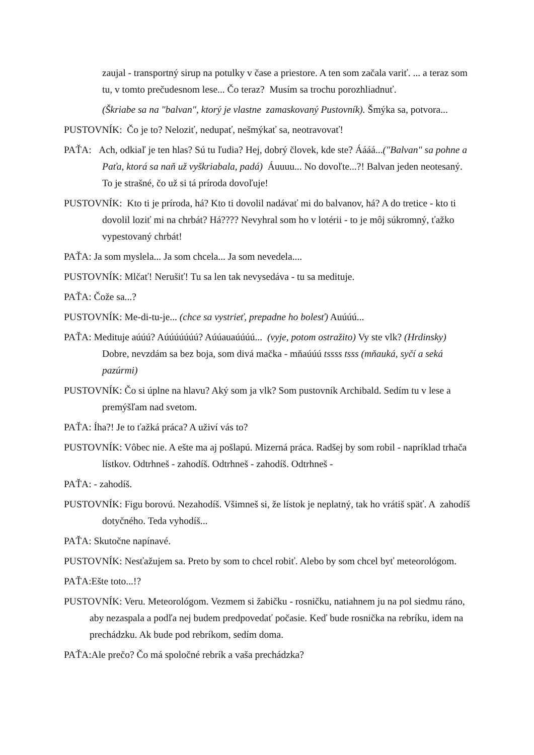zaujal - transportný sirup na potulky v čase a priestore. A ten som začala variť. ... a teraz som tu, v tomto prečudesnom lese... Čo teraz? Musím sa trochu porozhliadnuť.
(Škriabe sa na "balvan", ktorý je vlastne zamaskovaný Pustovník). Šmýka sa, potvora...
PUSTOVNÍK: Čo je to? Neloziť, nedupať, nešmýkať sa, neotravovať!
PAŤA: Ach, odkiaľ je ten hlas? Sú tu ľudia? Hej, dobrý človek, kde ste? Áááá...("Balvan" sa pohne a Paťa, ktorá sa naň už vyškriabala, padá) Áuuuu... No dovoľte...?! Balvan jeden neotesaný. To je strašné, čo už si tá príroda dovoľuje!
PUSTOVNÍK: Kto ti je príroda, há? Kto ti dovolil nadávať mi do balvanov, há? A do tretice - kto ti dovolil loziť mi na chrbát? Há???? Nevyhral som ho v lotérii - to je môj súkromný, ťažko vypestovaný chrbát!
PAŤA: Ja som myslela... Ja som chcela... Ja som nevedela....
PUSTOVNÍK: Mlčať! Nerušiť! Tu sa len tak nevysedáva - tu sa medituje.
PAŤA: Čože sa...?
PUSTOVNÍK: Me-di-tu-je... (chce sa vystrieť, prepadne ho bolesť) Auúúú...
PAŤA: Medituje aúúú? Aúúúúúúú? Aúúauaúúúú... (vyje, potom ostražito) Vy ste vlk? (Hrdinsky) Dobre, nevzdám sa bez boja, som divá mačka - mňaúúú tssss tsss (mňauká, syčí a seká pazúrmi)
PUSTOVNÍK: Čo si úplne na hlavu? Aký som ja vlk? Som pustovník Archibald. Sedím tu v lese a premýšľam nad svetom.
PAŤA: Íha?! Je to ťažká práca? A uživí vás to?
PUSTOVNÍK: Vôbec nie. A ešte ma aj pošlapú. Mizerná práca. Radšej by som robil - napríklad trhača lístkov. Odtrhneš - zahodíš. Odtrhneš - zahodíš. Odtrhneš -
PAŤA: - zahodíš.
PUSTOVNÍK: Figu borovú. Nezahodíš. Všimneš si, že lístok je neplatný, tak ho vrátiš späť. A zahodíš dotyčného. Teda vyhodíš...
PAŤA: Skutočne napínavé.
PUSTOVNÍK: Nesťažujem sa. Preto by som to chcel robiť. Alebo by som chcel byť meteorológom.
PAŤA:Ešte toto...!?
PUSTOVNÍK: Veru. Meteorológom. Vezmem si žabičku - rosničku, natiahnem ju na pol siedmu ráno, aby nezaspala a podľa nej budem predpovedať počasie. Keď bude rosnička na rebríku, idem na prechádzku. Ak bude pod rebríkom, sedím doma.
PAŤA:Ale prečo? Čo má spoločné rebrík a vaša prechádzka?